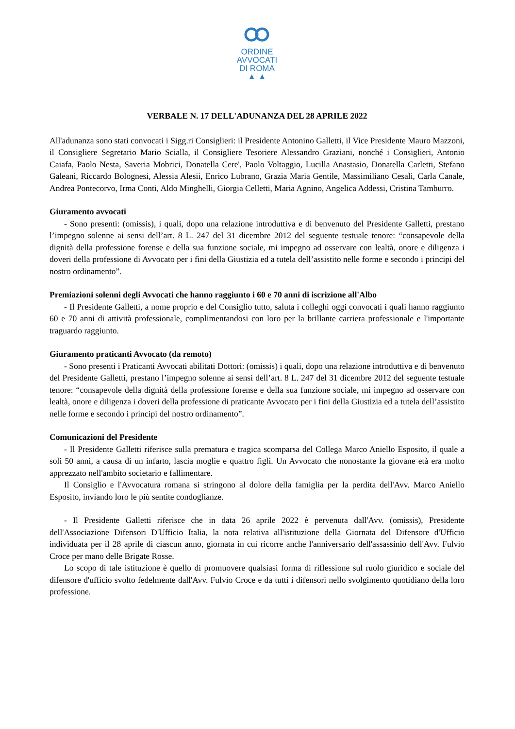ORDINE
AVVOCATI
DI ROMA
▲ ▲
VERBALE N. 17 DELL'ADUNANZA DEL 28 APRILE 2022
All'adunanza sono stati convocati i Sigg.ri Consiglieri: il Presidente Antonino Galletti, il Vice Presidente Mauro Mazzoni, il Consigliere Segretario Mario Scialla, il Consigliere Tesoriere Alessandro Graziani, nonché i Consiglieri, Antonio Caiafa, Paolo Nesta, Saveria Mobrici, Donatella Cere', Paolo Voltaggio, Lucilla Anastasio, Donatella Carletti, Stefano Galeani, Riccardo Bolognesi, Alessia Alesii, Enrico Lubrano, Grazia Maria Gentile, Massimiliano Cesali, Carla Canale, Andrea Pontecorvo, Irma Conti, Aldo Minghelli, Giorgia Celletti, Maria Agnino, Angelica Addessi, Cristina Tamburro.
Giuramento avvocati
- Sono presenti: (omissis), i quali, dopo una relazione introduttiva e di benvenuto del Presidente Galletti, prestano l’impegno solenne ai sensi dell’art. 8 L. 247 del 31 dicembre 2012 del seguente testuale tenore: “consapevole della dignità della professione forense e della sua funzione sociale, mi impegno ad osservare con lealtà, onore e diligenza i doveri della professione di Avvocato per i fini della Giustizia ed a tutela dell’assistito nelle forme e secondo i principi del nostro ordinamento”.
Premiazioni solenni degli Avvocati che hanno raggiunto i 60 e 70 anni di iscrizione all'Albo
- Il Presidente Galletti, a nome proprio e del Consiglio tutto, saluta i colleghi oggi convocati i quali hanno raggiunto 60 e 70 anni di attività professionale, complimentandosi con loro per la brillante carriera professionale e l'importante traguardo raggiunto.
Giuramento praticanti Avvocato (da remoto)
- Sono presenti i Praticanti Avvocati abilitati Dottori: (omissis) i quali, dopo una relazione introduttiva e di benvenuto del Presidente Galletti, prestano l’impegno solenne ai sensi dell’art. 8 L. 247 del 31 dicembre 2012 del seguente testuale tenore: “consapevole della dignità della professione forense e della sua funzione sociale, mi impegno ad osservare con lealtà, onore e diligenza i doveri della professione di praticante Avvocato per i fini della Giustizia ed a tutela dell’assistito nelle forme e secondo i principi del nostro ordinamento”.
Comunicazioni del Presidente
- Il Presidente Galletti riferisce sulla prematura e tragica scomparsa del Collega Marco Aniello Esposito, il quale a soli 50 anni, a causa di un infarto, lascia moglie e quattro figli. Un Avvocato che nonostante la giovane età era molto apprezzato nell'ambito societario e fallimentare.
Il Consiglio e l'Avvocatura romana si stringono al dolore della famiglia per la perdita dell'Avv. Marco Aniello Esposito, inviando loro le più sentite condoglianze.
- Il Presidente Galletti riferisce che in data 26 aprile 2022 è pervenuta dall'Avv. (omissis), Presidente dell'Associazione Difensori D'Ufficio Italia, la nota relativa all'istituzione della Giornata del Difensore d'Ufficio individuata per il 28 aprile di ciascun anno, giornata in cui ricorre anche l'anniversario dell'assassinio dell'Avv. Fulvio Croce per mano delle Brigate Rosse.
Lo scopo di tale istituzione è quello di promuovere qualsiasi forma di riflessione sul ruolo giuridico e sociale del difensore d'ufficio svolto fedelmente dall'Avv. Fulvio Croce e da tutti i difensori nello svolgimento quotidiano della loro professione.